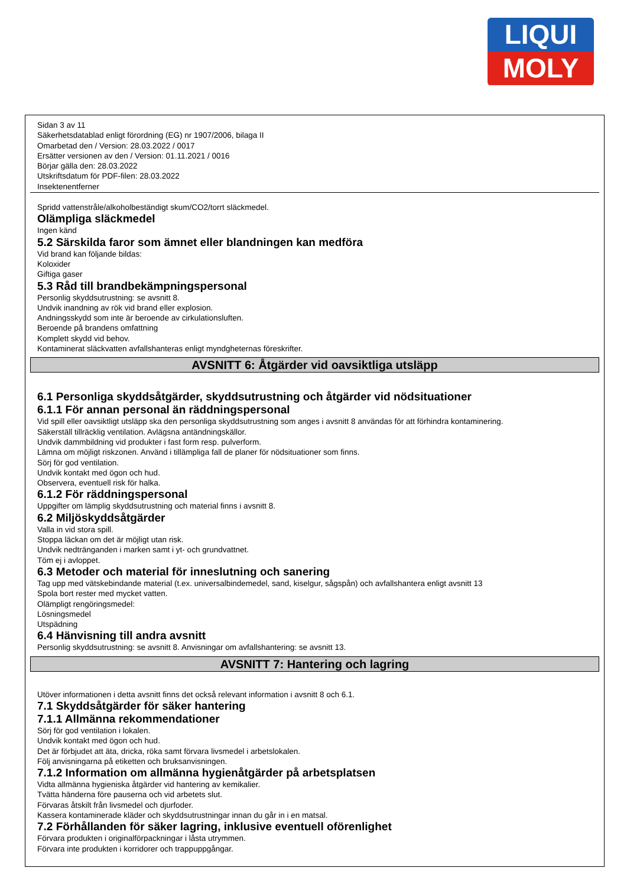LIQUI
MOLY
Sidan 3 av 11
Säkerhetsdatablad enligt förordning (EG) nr 1907/2006, bilaga II
Omarbetad den / Version: 28.03.2022 / 0017
Ersätter versionen av den / Version: 01.11.2021 / 0016
Börjar gälla den: 28.03.2022
Utskriftsdatum för PDF-filen: 28.03.2022
Insektenentferner
Spridd vattenstråle/alkoholbeständigt skum/CO2/torrt släckmedel.
Olämpliga släckmedel
Ingen känd
5.2 Särskilda faror som ämnet eller blandningen kan medföra
Vid brand kan följande bildas:
Koloxider
Giftiga gaser
5.3 Råd till brandbekämpningspersonal
Personlig skyddsutrustning: se avsnitt 8.
Undvik inandning av rök vid brand eller explosion.
Andningsskydd som inte är beroende av cirkulationsluften.
Beroende på brandens omfattning
Komplett skydd vid behov.
Kontaminerat släckvatten avfallshanteras enligt myndgheternas föreskrifter.
AVSNITT 6: Åtgärder vid oavsiktliga utsläpp
6.1 Personliga skyddsåtgärder, skyddsutrustning och åtgärder vid nödsituationer
6.1.1 För annan personal än räddningspersonal
Vid spill eller oavsiktligt utsläpp ska den personliga skyddsutrustning som anges i avsnitt 8 användas för att förhindra kontaminering.
Säkerställ tillräcklig ventilation. Avlägsna antändningskällor.
Undvik dammbildning vid produkter i fast form resp. pulverform.
Lämna om möjligt riskzonen. Använd i tillämpliga fall de planer för nödsituationer som finns.
Sörj för god ventilation.
Undvik kontakt med ögon och hud.
Observera, eventuell risk för halka.
6.1.2 För räddningspersonal
Uppgifter om lämplig skyddsutrustning och material finns i avsnitt 8.
6.2 Miljöskyddsåtgärder
Valla in vid stora spill.
Stoppa läckan om det är möjligt utan risk.
Undvik nedtränganden i marken samt i yt- och grundvattnet.
Töm ej i avloppet.
6.3 Metoder och material för inneslutning och sanering
Tag upp med vätskebindande material (t.ex. universalbindemedel, sand, kiselgur, sågspån) och avfallshantera enligt avsnitt 13
Spola bort rester med mycket vatten.
Olämpligt rengöringsmedel:
Lösningsmedel
Utspädning
6.4 Hänvisning till andra avsnitt
Personlig skyddsutrustning: se avsnitt 8. Anvisningar om avfallshantering: se avsnitt 13.
AVSNITT 7: Hantering och lagring
Utöver informationen i detta avsnitt finns det också relevant information i avsnitt 8 och 6.1.
7.1 Skyddsåtgärder för säker hantering
7.1.1 Allmänna rekommendationer
Sörj för god ventilation i lokalen.
Undvik kontakt med ögon och hud.
Det är förbjudet att äta, dricka, röka samt förvara livsmedel i arbetslokalen.
Följ anvisningarna på etiketten och bruksanvisningen.
7.1.2 Information om allmänna hygienåtgärder på arbetsplatsen
Vidta allmänna hygieniska åtgärder vid hantering av kemikalier.
Tvätta händerna före pauserna och vid arbetets slut.
Förvaras åtskilt från livsmedel och djurfoder.
Kassera kontaminerade kläder och skyddsutrustningar innan du går in i en matsal.
7.2 Förhållanden för säker lagring, inklusive eventuell oförenlighet
Förvara produkten i originalförpackningar i låsta utrymmen.
Förvara inte produkten i korridorer och trappuppgångar.